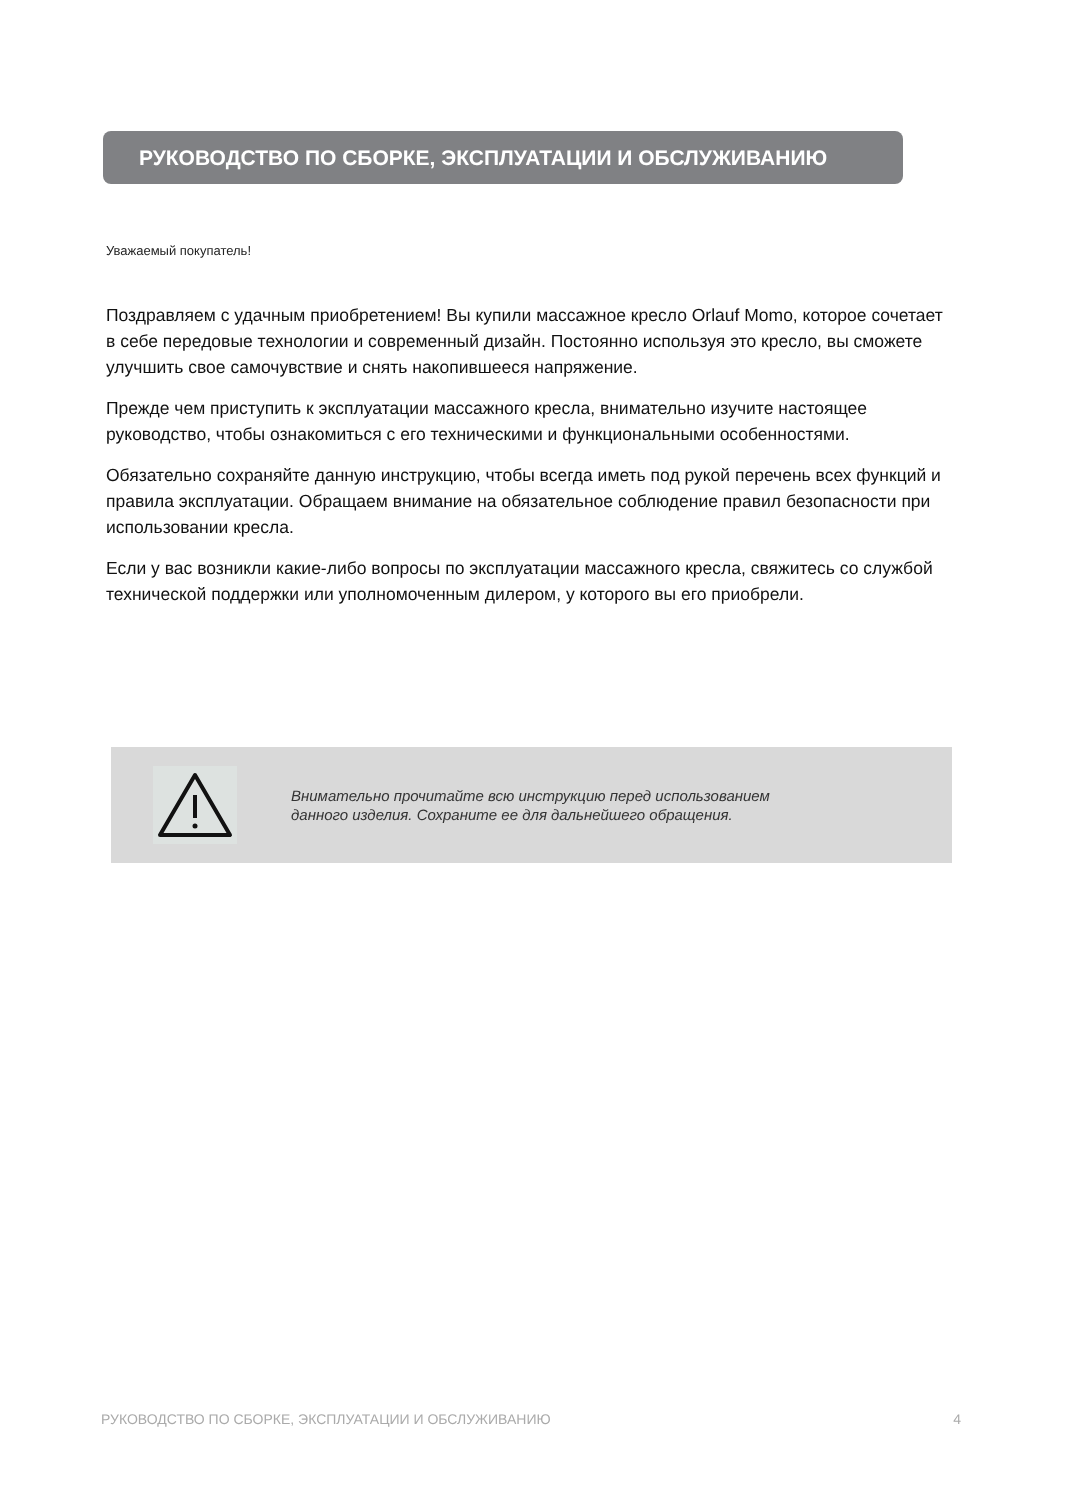РУКОВОДСТВО ПО СБОРКЕ, ЭКСПЛУАТАЦИИ И ОБСЛУЖИВАНИЮ
Уважаемый покупатель!
Поздравляем с удачным приобретением! Вы купили массажное кресло Orlauf Momo, которое сочетает в себе передовые технологии и современный дизайн. Постоянно используя это кресло, вы сможете улучшить свое самочувствие и снять накопившееся напряжение.
Прежде чем приступить к эксплуатации массажного кресла, внимательно изучите настоящее руководство, чтобы ознакомиться с его техническими и функциональными особенностями.
Обязательно сохраняйте данную инструкцию, чтобы всегда иметь под рукой перечень всех функций и правила эксплуатации. Обращаем внимание на обязательное соблюдение правил безопасности при использовании кресла.
Если у вас возникли какие-либо вопросы по эксплуатации массажного кресла, свяжитесь со службой технической поддержки или уполномоченным дилером, у которого вы его приобрели.
Внимательно прочитайте всю инструкцию перед использованием
данного изделия. Сохраните ее для дальнейшего обращения.
РУКОВОДСТВО ПО СБОРКЕ, ЭКСПЛУАТАЦИИ И ОБСЛУЖИВАНИЮ 4